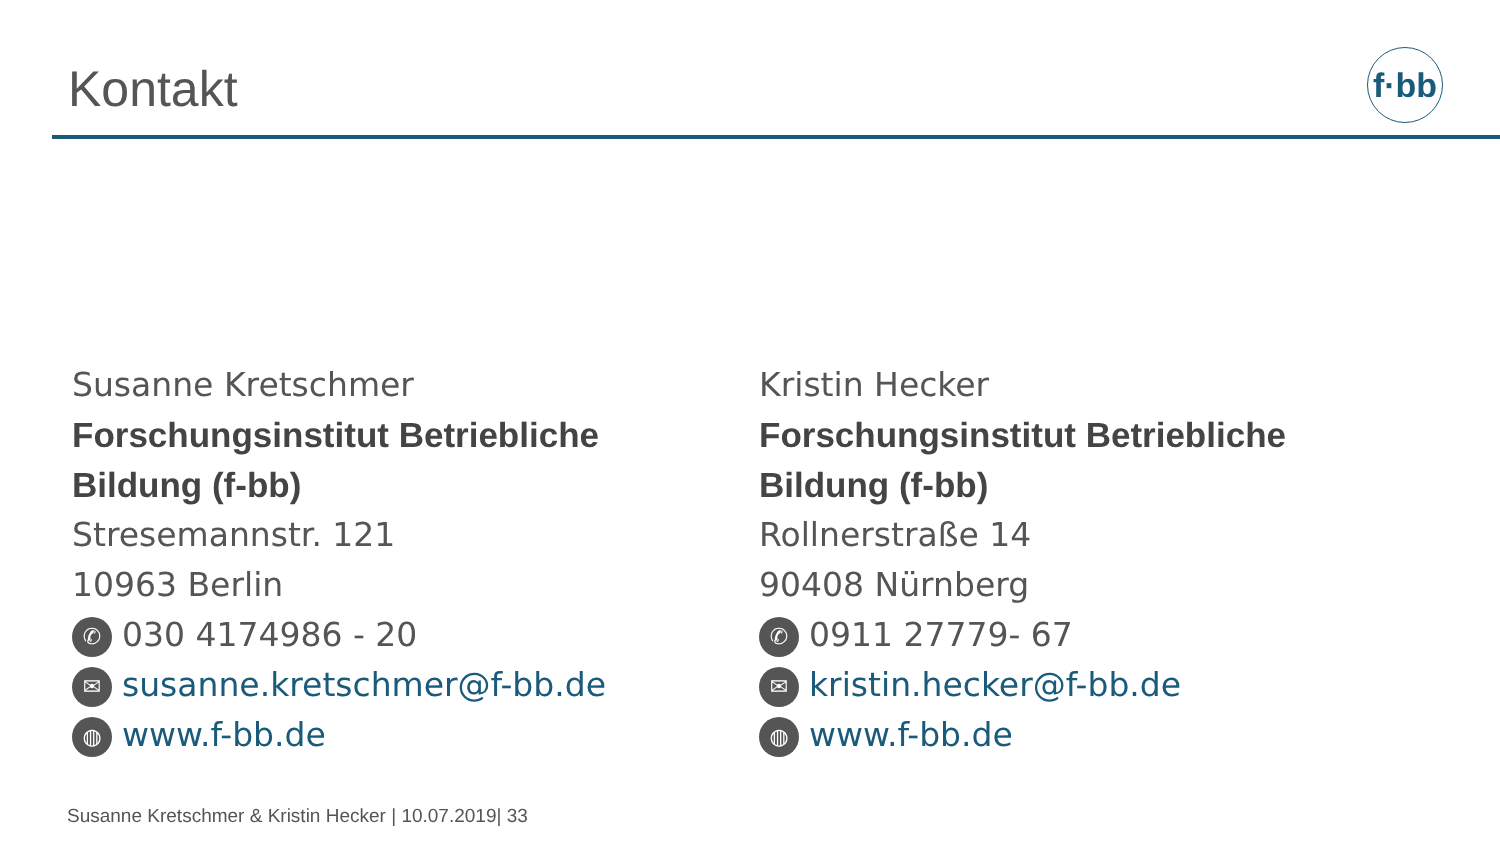Kontakt
f·bb
Susanne Kretschmer
Forschungsinstitut Betriebliche
Bildung (f-bb)
Stresemannstr. 121
10963 Berlin
✆ 030 4174986 - 20
✉ susanne.kretschmer@f-bb.de
◍ www.f-bb.de
Kristin Hecker
Forschungsinstitut Betriebliche
Bildung (f-bb)
Rollnerstraße 14
90408 Nürnberg
✆ 0911 27779- 67
✉ kristin.hecker@f-bb.de
◍ www.f-bb.de
Susanne Kretschmer & Kristin Hecker | 10.07.2019| 33